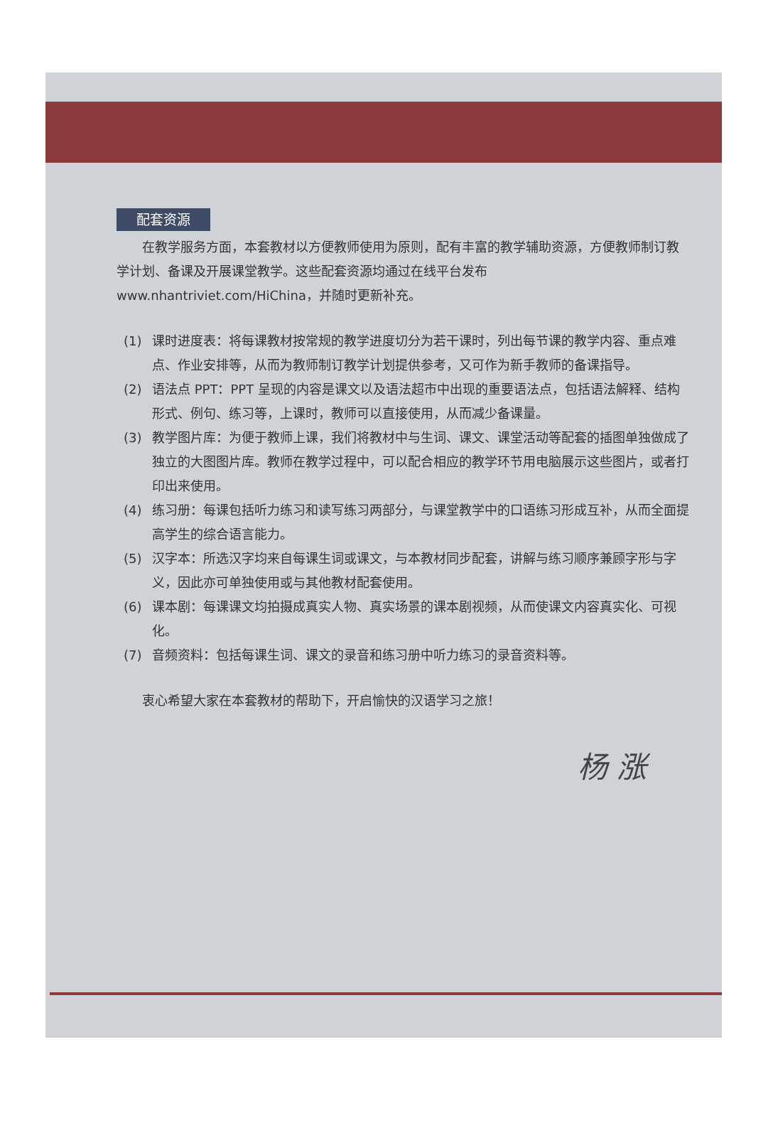配套资源
在教学服务方面，本套教材以方便教师使用为原则，配有丰富的教学辅助资源，方便教师制订教学计划、备课及开展课堂教学。这些配套资源均通过在线平台发布 www.nhantriviet.com/HiChina，并随时更新补充。
(1) 课时进度表：将每课教材按常规的教学进度切分为若干课时，列出每节课的教学内容、重点难点、作业安排等，从而为教师制订教学计划提供参考，又可作为新手教师的备课指导。
(2) 语法点 PPT：PPT 呈现的内容是课文以及语法超市中出现的重要语法点，包括语法解释、结构形式、例句、练习等，上课时，教师可以直接使用，从而减少备课量。
(3) 教学图片库：为便于教师上课，我们将教材中与生词、课文、课堂活动等配套的插图单独做成了独立的大图图片库。教师在教学过程中，可以配合相应的教学环节用电脑展示这些图片，或者打印出来使用。
(4) 练习册：每课包括听力练习和读写练习两部分，与课堂教学中的口语练习形成互补，从而全面提高学生的综合语言能力。
(5) 汉字本：所选汉字均来自每课生词或课文，与本教材同步配套，讲解与练习顺序兼顾字形与字义，因此亦可单独使用或与其他教材配套使用。
(6) 课本剧：每课课文均拍摄成真实人物、真实场景的课本剧视频，从而使课文内容真实化、可视化。
(7) 音频资料：包括每课生词、课文的录音和练习册中听力练习的录音资料等。
衷心希望大家在本套教材的帮助下，开启愉快的汉语学习之旅！
杨 涨